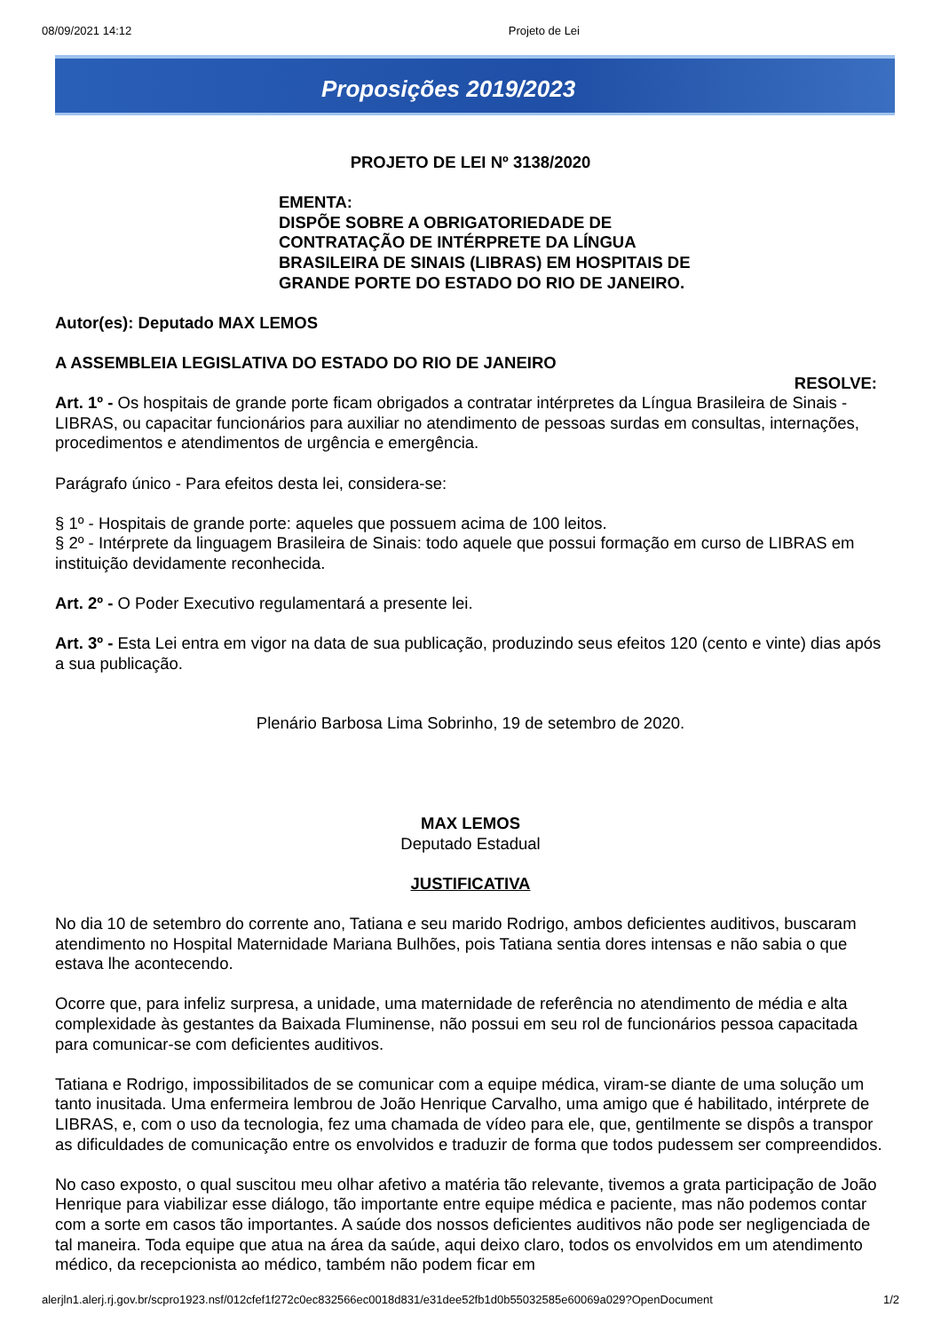08/09/2021 14:12 Projeto de Lei
Proposições 2019/2023
PROJETO DE LEI Nº 3138/2020
EMENTA:
DISPÕE SOBRE A OBRIGATORIEDADE DE
CONTRATAÇÃO DE INTÉRPRETE DA LÍNGUA
BRASILEIRA DE SINAIS (LIBRAS) EM HOSPITAIS DE
GRANDE PORTE DO ESTADO DO RIO DE JANEIRO.
Autor(es): Deputado MAX LEMOS
A ASSEMBLEIA LEGISLATIVA DO ESTADO DO RIO DE JANEIRO
RESOLVE:
Art. 1º - Os hospitais de grande porte ficam obrigados a contratar intérpretes da Língua Brasileira de Sinais - LIBRAS, ou capacitar funcionários para auxiliar no atendimento de pessoas surdas em consultas, internações, procedimentos e atendimentos de urgência e emergência.
Parágrafo único - Para efeitos desta lei, considera-se:
§ 1º - Hospitais de grande porte: aqueles que possuem acima de 100 leitos.
§ 2º - Intérprete da linguagem Brasileira de Sinais: todo aquele que possui formação em curso de LIBRAS em instituição devidamente reconhecida.
Art. 2º - O Poder Executivo regulamentará a presente lei.
Art. 3º - Esta Lei entra em vigor na data de sua publicação, produzindo seus efeitos 120 (cento e vinte) dias após a sua publicação.
Plenário Barbosa Lima Sobrinho, 19 de setembro de 2020.
MAX LEMOS
Deputado Estadual
JUSTIFICATIVA
No dia 10 de setembro do corrente ano, Tatiana e seu marido Rodrigo, ambos deficientes auditivos, buscaram atendimento no Hospital Maternidade Mariana Bulhões, pois Tatiana sentia dores intensas e não sabia o que estava lhe acontecendo.
Ocorre que, para infeliz surpresa, a unidade, uma maternidade de referência no atendimento de média e alta complexidade às gestantes da Baixada Fluminense, não possui em seu rol de funcionários pessoa capacitada para comunicar-se com deficientes auditivos.
Tatiana e Rodrigo, impossibilitados de se comunicar com a equipe médica, viram-se diante de uma solução um tanto inusitada. Uma enfermeira lembrou de João Henrique Carvalho, uma amigo que é habilitado, intérprete de LIBRAS, e, com o uso da tecnologia, fez uma chamada de vídeo para ele, que, gentilmente se dispôs a transpor as dificuldades de comunicação entre os envolvidos e traduzir de forma que todos pudessem ser compreendidos.
No caso exposto, o qual suscitou meu olhar afetivo a matéria tão relevante, tivemos a grata participação de João Henrique para viabilizar esse diálogo, tão importante entre equipe médica e paciente, mas não podemos contar com a sorte em casos tão importantes. A saúde dos nossos deficientes auditivos não pode ser negligenciada de tal maneira. Toda equipe que atua na área da saúde, aqui deixo claro, todos os envolvidos em um atendimento médico, da recepcionista ao médico, também não podem ficar em
alerjln1.alerj.rj.gov.br/scpro1923.nsf/012cfef1f272c0ec832566ec0018d831/e31dee52fb1d0b55032585e60069a029?OpenDocument 1/2